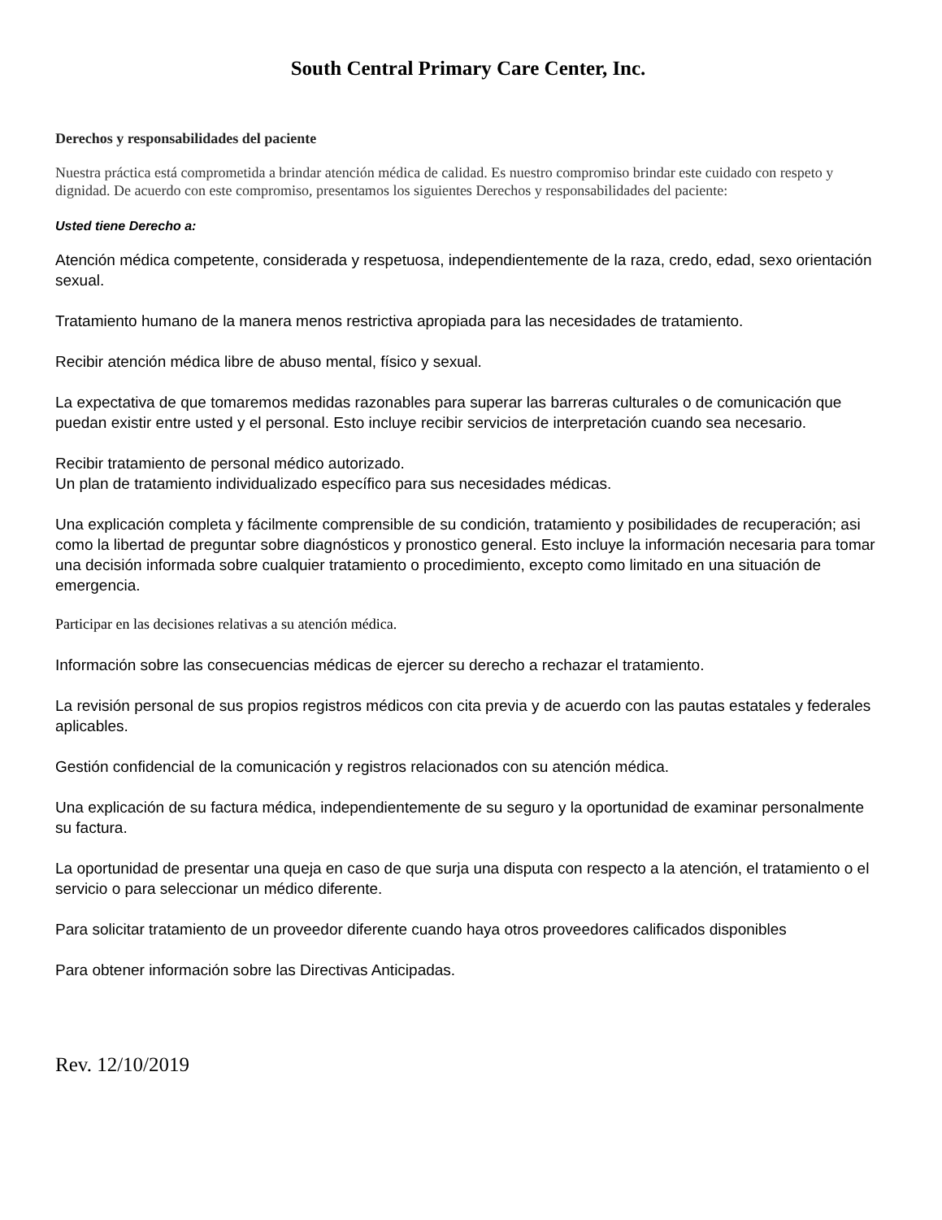South Central Primary Care Center, Inc.
Derechos y responsabilidades del paciente
Nuestra práctica está comprometida a brindar atención médica de calidad. Es nuestro compromiso brindar este cuidado con respeto y dignidad. De acuerdo con este compromiso, presentamos los siguientes Derechos y responsabilidades del paciente:
Usted tiene Derecho a:
Atención médica competente, considerada y respetuosa, independientemente de la raza, credo, edad, sexo orientación sexual.
Tratamiento humano de la manera menos restrictiva apropiada para las necesidades de tratamiento.
Recibir atención médica libre de abuso mental, físico y sexual.
La expectativa de que tomaremos medidas razonables para superar las barreras culturales o de comunicación que puedan existir entre usted y el personal. Esto incluye recibir servicios de interpretación cuando sea necesario.
Recibir tratamiento de personal médico autorizado.
Un plan de tratamiento individualizado específico para sus necesidades médicas.
Una explicación completa y fácilmente comprensible de su condición, tratamiento y posibilidades de recuperación; asi como la libertad de preguntar sobre diagnósticos y pronostico general. Esto incluye la información necesaria para tomar una decisión informada sobre cualquier tratamiento o procedimiento, excepto como limitado en una situación de emergencia.
Participar en las decisiones relativas a su atención médica.
Información sobre las consecuencias médicas de ejercer su derecho a rechazar el tratamiento.
La revisión personal de sus propios registros médicos con cita previa y de acuerdo con las pautas estatales y federales aplicables.
Gestión confidencial de la comunicación y registros relacionados con su atención médica.
Una explicación de su factura médica, independientemente de su seguro y la oportunidad de examinar personalmente su factura.
La oportunidad de presentar una queja en caso de que surja una disputa con respecto a la atención, el tratamiento o el servicio o para seleccionar un médico diferente.
Para solicitar tratamiento de un proveedor diferente cuando haya otros proveedores calificados disponibles
Para obtener información sobre las Directivas Anticipadas.
Rev. 12/10/2019